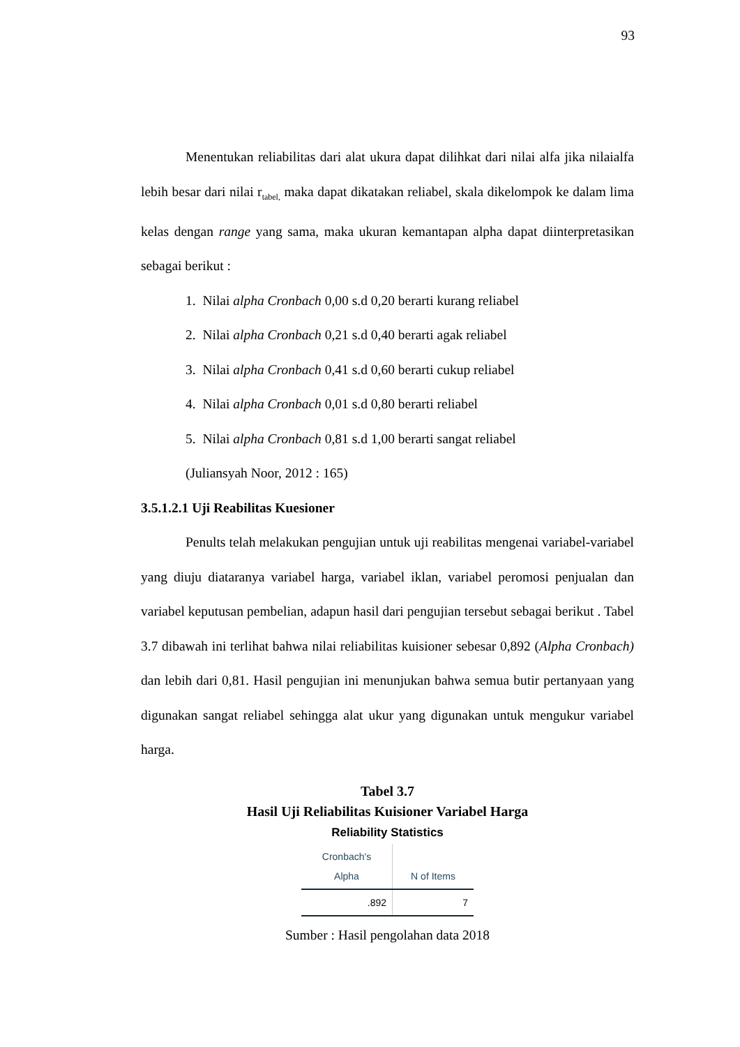93
Menentukan reliabilitas dari alat ukura dapat dilihkat dari nilai alfa jika nilaialfa lebih besar dari nilai r<sub>tabel,</sub> maka dapat dikatakan reliabel, skala dikelompok ke dalam lima kelas dengan range yang sama, maka ukuran kemantapan alpha dapat diinterpretasikan sebagai berikut :
1. Nilai alpha Cronbach 0,00 s.d 0,20 berarti kurang reliabel
2. Nilai alpha Cronbach 0,21 s.d 0,40 berarti agak reliabel
3. Nilai alpha Cronbach 0,41 s.d 0,60 berarti cukup reliabel
4. Nilai alpha Cronbach 0,01 s.d 0,80 berarti reliabel
5. Nilai alpha Cronbach 0,81 s.d 1,00 berarti sangat reliabel
(Juliansyah Noor, 2012 : 165)
3.5.1.2.1 Uji Reabilitas Kuesioner
Penults telah melakukan pengujian untuk uji reabilitas mengenai variabel-variabel yang diuju diataranya variabel harga, variabel iklan, variabel peromosi penjualan dan variabel keputusan pembelian, adapun hasil dari pengujian tersebut sebagai berikut . Tabel 3.7 dibawah ini terlihat bahwa nilai reliabilitas kuisioner sebesar 0,892 (Alpha Cronbach) dan lebih dari 0,81. Hasil pengujian ini menunjukan bahwa semua butir pertanyaan yang digunakan sangat reliabel sehingga alat ukur yang digunakan untuk mengukur variabel harga.
Tabel 3.7
Hasil Uji Reliabilitas Kuisioner Variabel Harga
Reliability Statistics
| Cronbach's Alpha | N of Items |
| --- | --- |
| .892 | 7 |
Sumber : Hasil pengolahan data 2018